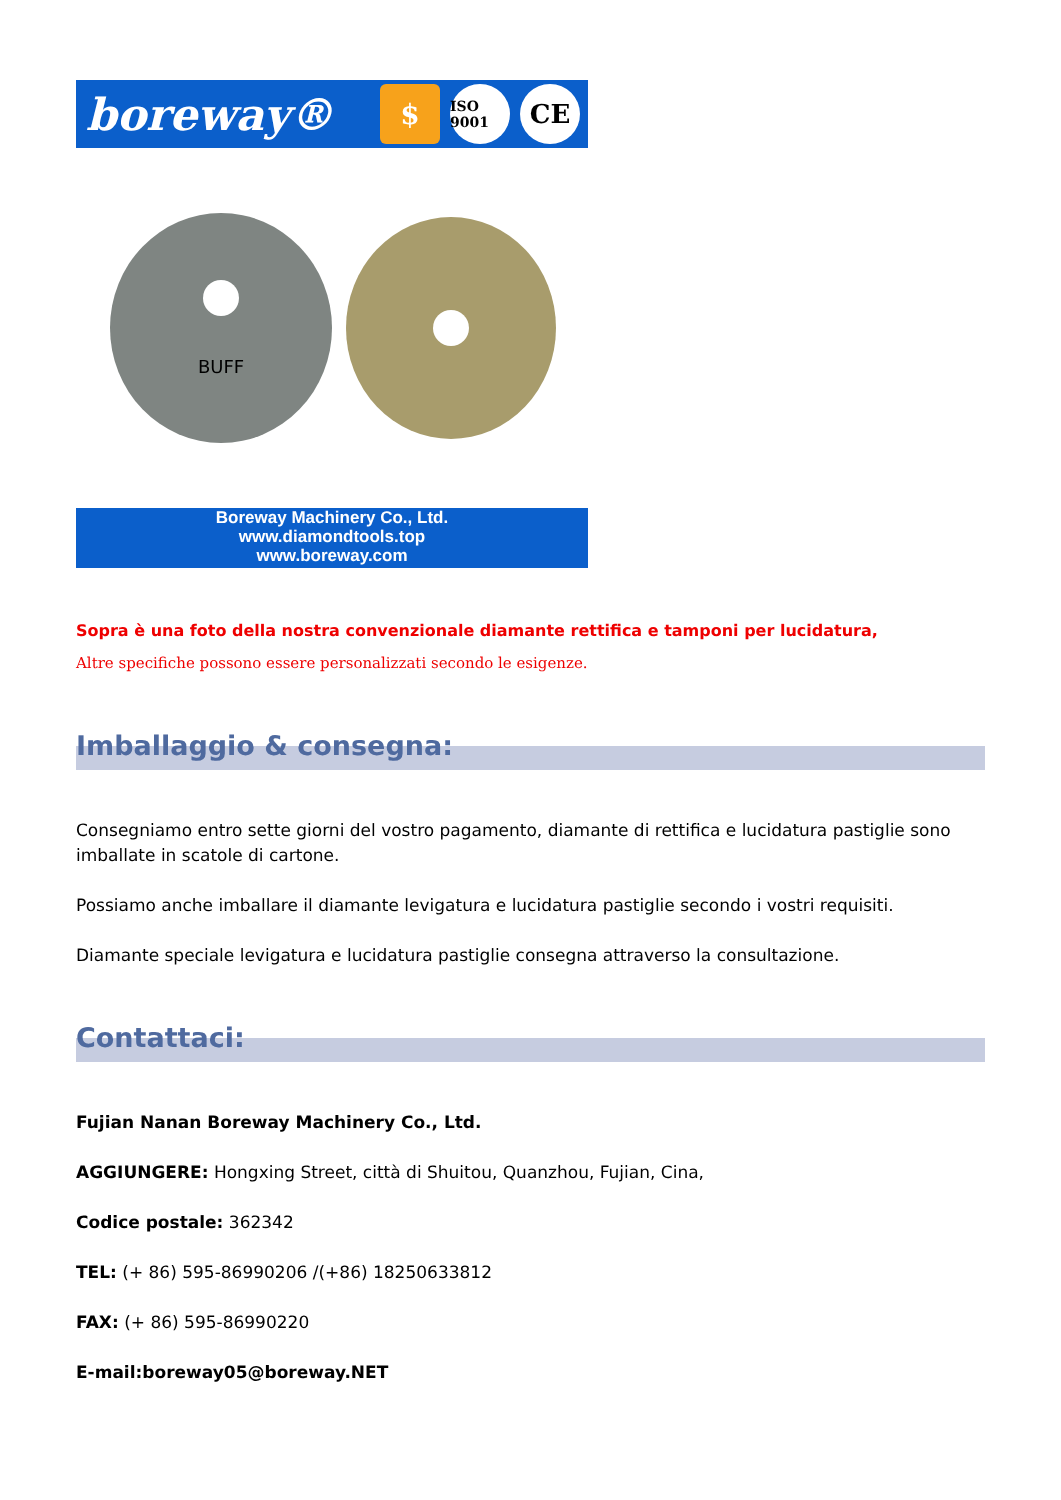boreway®
$
ISO 9001
CE
BUFF
Boreway Machinery Co., Ltd.
www.diamondtools.top
www.boreway.com
Sopra è una foto della nostra convenzionale diamante rettifica e tamponi per lucidatura,
Altre specifiche possono essere personalizzati secondo le esigenze.
Imballaggio & consegna:
Consegniamo entro sette giorni del vostro pagamento, diamante di rettifica e lucidatura pastiglie sono imballate in scatole di cartone.
Possiamo anche imballare il diamante levigatura e lucidatura pastiglie secondo i vostri requisiti.
Diamante speciale levigatura e lucidatura pastiglie consegna attraverso la consultazione.
Contattaci:
Fujian Nanan Boreway Machinery Co., Ltd.
AGGIUNGERE: Hongxing Street, città di Shuitou, Quanzhou, Fujian, Cina,
Codice postale: 362342
TEL: (+ 86) 595-86990206 /(+86) 18250633812
FAX: (+ 86) 595-86990220
E-mail:boreway05@boreway.NET